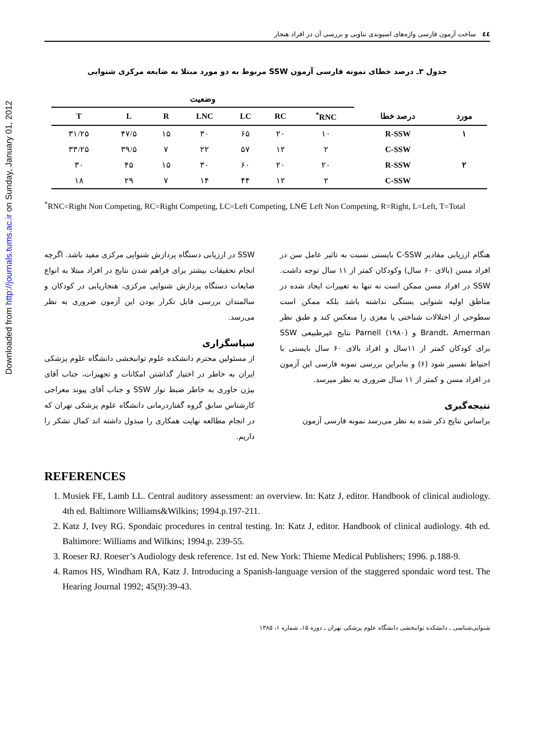Downloaded from http://journals.tums.ac.ir on Sunday, January 01, 2012
٤٤ ساخت آزمون فارسی واژه‌های اسپوندی تناوبی و بررسی آن در افراد هنجار
جدول ۳ـ درصد خطای نمونه فارسی آزمون SSW مربوط به دو مورد مبتلا به ضایعه مرکزی شنوایی
| | | وضعیت | | | | | | |
| --- | --- | --- | --- | --- | --- | --- | --- | --- |
| مورد | درصد خطا | RNC<sup>*</sup> | RC | LC | LNC | R | L | T |
| ۱ | R-SSW | ۱۰ | ۲۰ | ۶۵ | ۳۰ | ۱۵ | ۴۷/۵ | ۳۱/۲۵ |
| | C-SSW | ۲ | ۱۲ | ۵۷ | ۲۲ | ۷ | ۳۹/۵ | ۳۳/۲۵ |
| ۲ | R-SSW | ۲۰ | ۲۰ | ۶۰ | ۳۰ | ۱۵ | ۴۵ | ۳۰ |
| | C-SSW | ۲ | ۱۲ | ۴۴ | ۱۴ | ۷ | ۲۹ | ۱۸ |
<sup>*</sup> RNC=Right Non Competing, RC=Right Competing, LC=Left Competing, LN∈ Left Non Competing, R=Right, L=Left, T=Total
هنگام ارزیابی مقادیر C-SSW بایستی نسبت به تاثیر عامل سن در افراد مسن (بالای ۶۰ سال) وکودکان کمتر از ۱۱ سال توجه داشت. SSW در افراد مسن ممکن است نه تنها به تغییرات ایجاد شده در مناطق اولیه شنوایی بستگی نداشته باشد بلکه ممکن است سطوحی از اختلالات شناختی یا مغزی را منعکس کند و طبق نظر Brandt، Amerman و Parnell (۱۹۸۰) نتایج غیرطبیعی SSW برای کودکان کمتر از ۱۱سال و افراد بالای ۶۰ سال بایستی با احتیاط تفسیر شود (۶) و بنابراین بررسی نمونه فارسی این آزمون در افراد مسن و کمتر از ۱۱ سال ضروری به نظر میرسد.
نتیجه‌گیری
براساس نتایج ذکر شده به نظر می‌رسد نمونه فارسی آزمون
SSW در ارزیابی دستگاه پردازش شنوایی مرکزی مفید باشد. اگرچه انجام تحقیقات بیشتر برای فراهم شدن نتایج در افراد مبتلا به انواع ضایعات دستگاه پردازش شنوایی مرکزی، هنجاریابی در کودکان و سالمندان بررسی قابل تکرار بودن این آزمون ضروری به نظر می‌رسد.
سپاسگزاری
از مسئولین محترم دانشکده علوم توانبخشی دانشگاه علوم پزشکی ایران به خاطر در اختیار گذاشتن امکانات و تجهیزات، جناب آقای بیژن خاوری به خاطر ضبط نوار SSW و جناب آقای پیوند معراجی کارشناس سابق گروه گفتاردرمانی دانشگاه علوم پزشکی تهران که در انجام مطالعه نهایت همکاری را مبذول داشته اند کمال تشکر را داریم.
REFERENCES
1. Musiek FE, Lamb LL. Central auditory assessment: an overview. In: Katz J, editor. Handbook of clinical audiology. 4th ed. Baltimore Williams&Wilkins; 1994.p.197-211.
2. Katz J, Ivey RG. Spondaic procedures in central testing. In: Katz J, editor. Handbook of clinical audiology. 4th ed. Baltimore: Williams and Wilkins; 1994.p. 239-55.
3. Roeser RJ. Roeser’s Audiology desk reference. 1st ed. New York: Thieme Medical Publishers; 1996. p.188-9.
4. Ramos HS, Windham RA, Katz J. Introducing a Spanish-language version of the staggered spondaic word test. The Hearing Journal 1992; 45(9):39-43.
شنوایی‌شناسی ـ دانشکده توانبخشی دانشگاه علوم پزشکی تهران ـ دوره ۱۵، شماره ۱، ۱۳۸۵